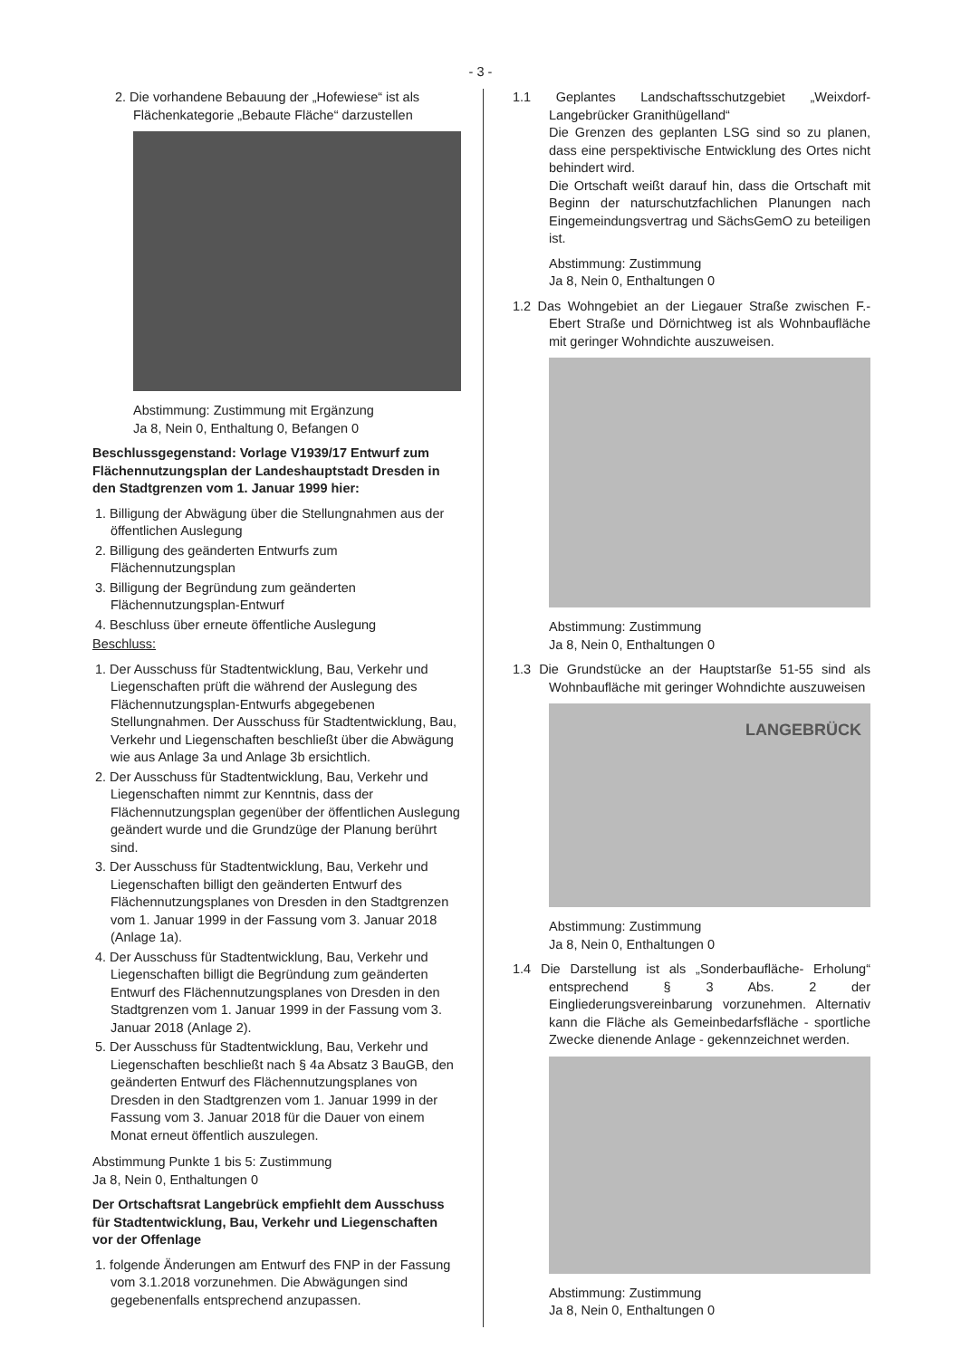- 3 -
2. Die vorhandene Bebauung der „Hofewiese“ ist als Flächenkategorie „Bebaute Fläche“ darzustellen
Abstimmung: Zustimmung mit Ergänzung
Ja 8, Nein 0, Enthaltung 0, Befangen 0
Beschlussgegenstand: Vorlage V1939/17 Entwurf zum Flächennutzungsplan der Landeshauptstadt Dresden in den Stadtgrenzen vom 1. Januar 1999 hier:
1. Billigung der Abwägung über die Stellungnahmen aus der öffentlichen Auslegung
2. Billigung des geänderten Entwurfs zum Flächennutzungsplan
3. Billigung der Begründung zum geänderten Flächennutzungsplan-Entwurf
4. Beschluss über erneute öffentliche Auslegung
Beschluss:
1. Der Ausschuss für Stadtentwicklung, Bau, Verkehr und Liegenschaften prüft die während der Auslegung des Flächennutzungsplan-Entwurfs abgegebenen Stellungnahmen. Der Ausschuss für Stadtentwicklung, Bau, Verkehr und Liegenschaften beschließt über die Abwägung wie aus Anlage 3a und Anlage 3b ersichtlich.
2. Der Ausschuss für Stadtentwicklung, Bau, Verkehr und Liegenschaften nimmt zur Kenntnis, dass der Flächennutzungsplan gegenüber der öffentlichen Auslegung geändert wurde und die Grundzüge der Planung berührt sind.
3. Der Ausschuss für Stadtentwicklung, Bau, Verkehr und Liegenschaften billigt den geänderten Entwurf des Flächennutzungsplanes von Dresden in den Stadtgrenzen vom 1. Januar 1999 in der Fassung vom 3. Januar 2018 (Anlage 1a).
4. Der Ausschuss für Stadtentwicklung, Bau, Verkehr und Liegenschaften billigt die Begründung zum geänderten Entwurf des Flächennutzungsplanes von Dresden in den Stadtgrenzen vom 1. Januar 1999 in der Fassung vom 3. Januar 2018 (Anlage 2).
5. Der Ausschuss für Stadtentwicklung, Bau, Verkehr und Liegenschaften beschließt nach § 4a Absatz 3 BauGB, den geänderten Entwurf des Flächennutzungsplanes von Dresden in den Stadtgrenzen vom 1. Januar 1999 in der Fassung vom 3. Januar 2018 für die Dauer von einem Monat erneut öffentlich auszulegen.
Abstimmung Punkte 1 bis 5: Zustimmung
Ja 8, Nein 0, Enthaltungen 0
Der Ortschaftsrat Langebrück empfiehlt dem Ausschuss für Stadtentwicklung, Bau, Verkehr und Liegenschaften vor der Offenlage
1. folgende Änderungen am Entwurf des FNP in der Fassung vom 3.1.2018 vorzunehmen. Die Abwägungen sind gegebenenfalls entsprechend anzupassen.
1.1 Geplantes Landschaftsschutzgebiet „Weixdorf-Langebrücker Granithügelland“
Die Grenzen des geplanten LSG sind so zu planen, dass eine perspektivische Entwicklung des Ortes nicht behindert wird.
Die Ortschaft weißt darauf hin, dass die Ortschaft mit Beginn der naturschutzfachlichen Planungen nach Eingemeindungsvertrag und SächsGemO zu beteiligen ist.
Abstimmung: Zustimmung
Ja 8, Nein 0, Enthaltungen 0
1.2 Das Wohngebiet an der Liegauer Straße zwischen F.- Ebert Straße und Dörnichtweg ist als Wohnbaufläche mit geringer Wohndichte auszuweisen.
Abstimmung: Zustimmung
Ja 8, Nein 0, Enthaltungen 0
1.3 Die Grundstücke an der Hauptstarße 51-55 sind als Wohnbaufläche mit geringer Wohndichte auszuweisen
LANGEBRÜCK
Abstimmung: Zustimmung
Ja 8, Nein 0, Enthaltungen 0
1.4 Die Darstellung ist als „Sonderbaufläche- Erholung“ entsprechend § 3 Abs. 2 der Eingliederungsvereinbarung vorzunehmen. Alternativ kann die Fläche als Gemeinbedarfsfläche - sportliche Zwecke dienende Anlage - gekennzeichnet werden.
Abstimmung: Zustimmung
Ja 8, Nein 0, Enthaltungen 0